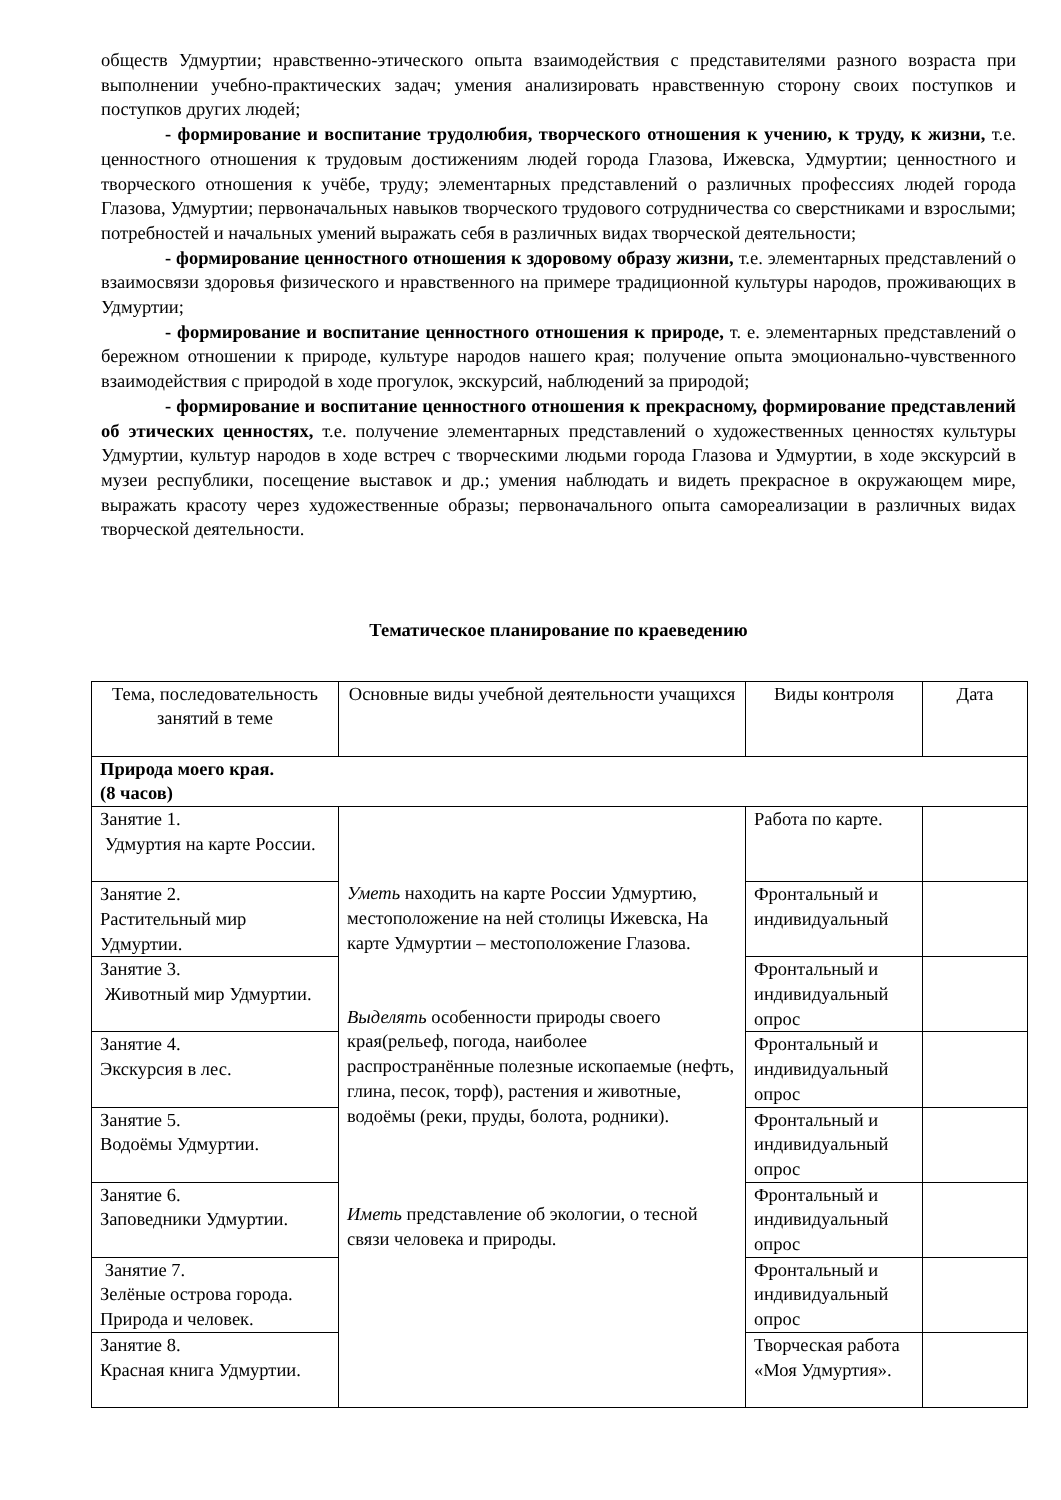обществ Удмуртии; нравственно-этического опыта взаимодействия с представителями разного возраста при выполнении учебно-практических задач; умения анализировать нравственную сторону своих поступков и поступков других людей;
- формирование и воспитание трудолюбия, творческого отношения к учению, к труду, к жизни, т.е. ценностного отношения к трудовым достижениям людей города Глазова, Ижевска, Удмуртии; ценностного и творческого отношения к учёбе, труду; элементарных представлений о различных профессиях людей города Глазова, Удмуртии; первоначальных навыков творческого трудового сотрудничества со сверстниками и взрослыми; потребностей и начальных умений выражать себя в различных видах творческой деятельности;
- формирование ценностного отношения к здоровому образу жизни, т.е. элементарных представлений о взаимосвязи здоровья физического и нравственного на примере традиционной культуры народов, проживающих в Удмуртии;
- формирование и воспитание ценностного отношения к природе, т. е. элементарных представлений о бережном отношении к природе, культуре народов нашего края; получение опыта эмоционально-чувственного взаимодействия с природой в ходе прогулок, экскурсий, наблюдений за природой;
- формирование и воспитание ценностного отношения к прекрасному, формирование представлений об этических ценностях, т.е. получение элементарных представлений о художественных ценностях культуры Удмуртии, культур народов в ходе встреч с творческими людьми города Глазова и Удмуртии, в ходе экскурсий в музеи республики, посещение выставок и др.; умения наблюдать и видеть прекрасное в окружающем мире, выражать красоту через художественные образы; первоначального опыта самореализации в различных видах творческой деятельности.
Тематическое планирование по краеведению
| Тема, последовательность занятий в теме | Основные виды учебной деятельности учащихся | Виды контроля | Дата |
| Природа моего края. (8 часов) | | | |
| Занятие 1. Удмуртия на карте России. | Уметь находить на карте России Удмуртию, местоположение на ней столицы Ижевска, На карте Удмуртии – местоположение Глазова. Выделять особенности природы своего края(рельеф, погода, наиболее распространённые полезные ископаемые (нефть, глина, песок, торф), растения и животные, водоёмы (реки, пруды, болота, родники). Иметь представление об экологии, о тесной связи человека и природы. | Работа по карте. | |
| Занятие 2. Растительный мир Удмуртии. | | Фронтальный и индивидуальный | |
| Занятие 3. Животный мир Удмуртии. | | Фронтальный и индивидуальный опрос | |
| Занятие 4. Экскурсия в лес. | | Фронтальный и индивидуальный опрос | |
| Занятие 5. Водоёмы Удмуртии. | | Фронтальный и индивидуальный опрос | |
| Занятие 6. Заповедники Удмуртии. | | Фронтальный и индивидуальный опрос | |
| Занятие 7. Зелёные острова города. Природа и человек. | | Фронтальный и индивидуальный опрос | |
| Занятие 8. Красная книга Удмуртии. | | Творческая работа «Моя Удмуртия». | |